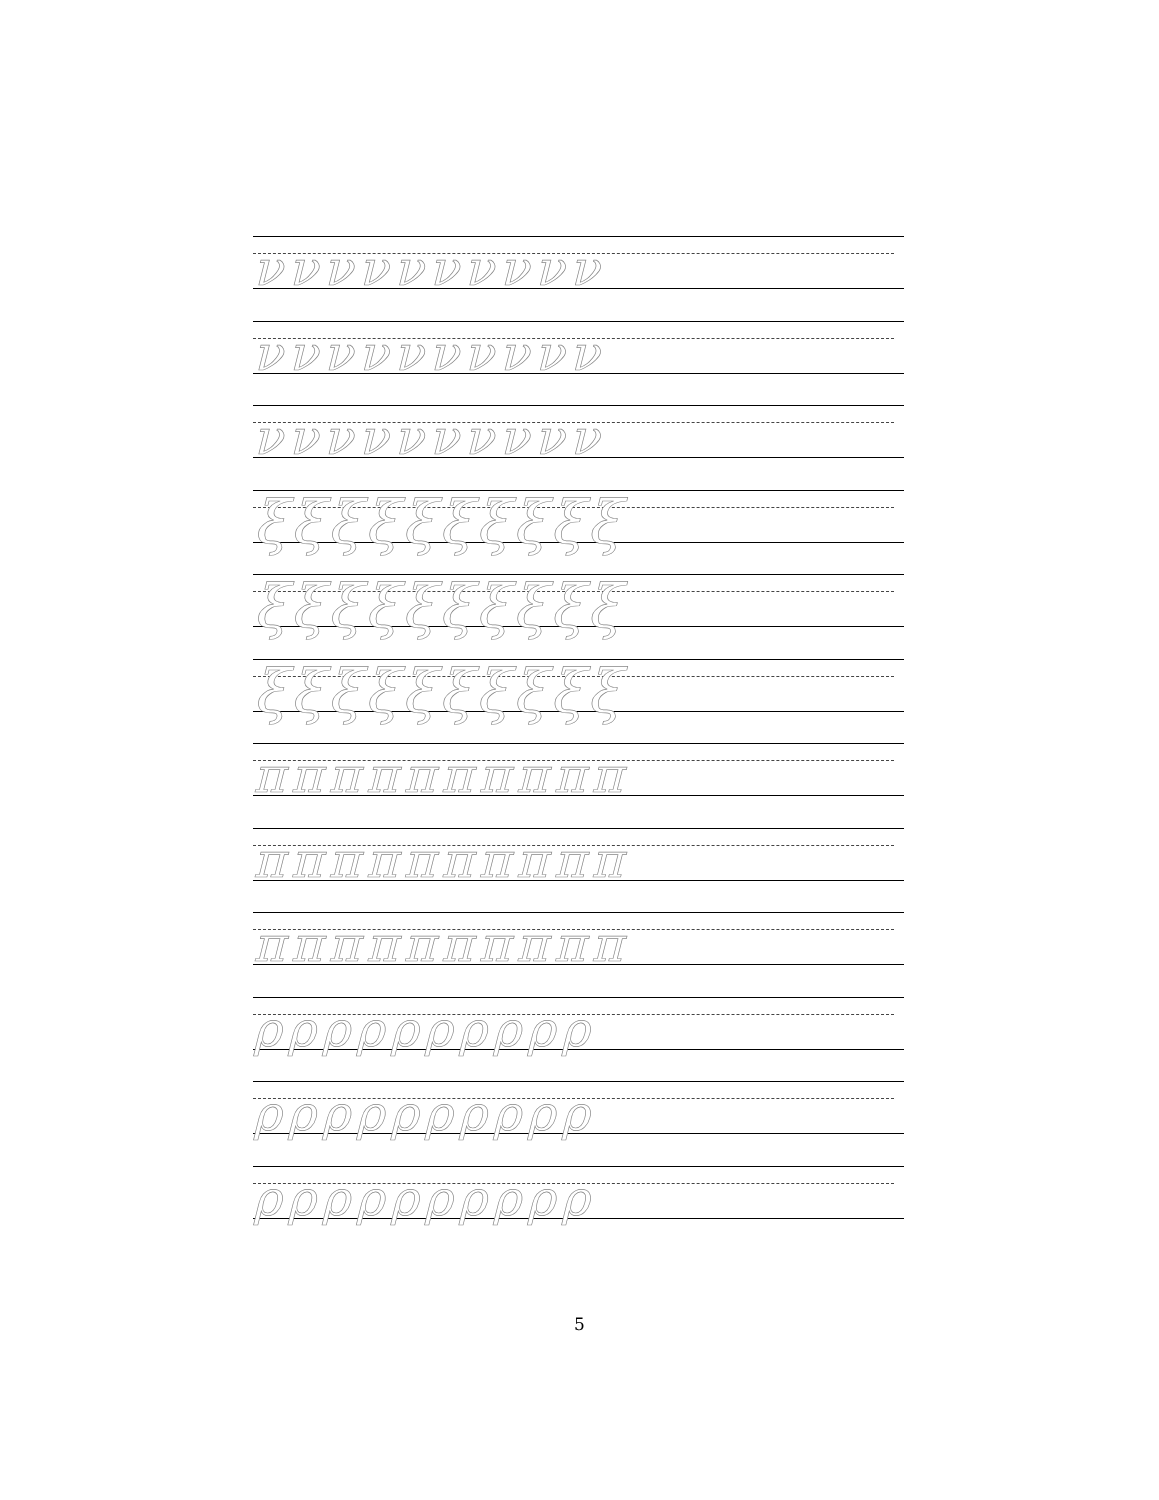νννννννννν
νννννννννν
νννννννννν
ξξξξξξξξξξ
ξξξξξξξξξξ
ξξξξξξξξξξ
ππππππππππ
ππππππππππ
ππππππππππ
ρρρρρρρρρρ
ρρρρρρρρρρ
ρρρρρρρρρρ
5